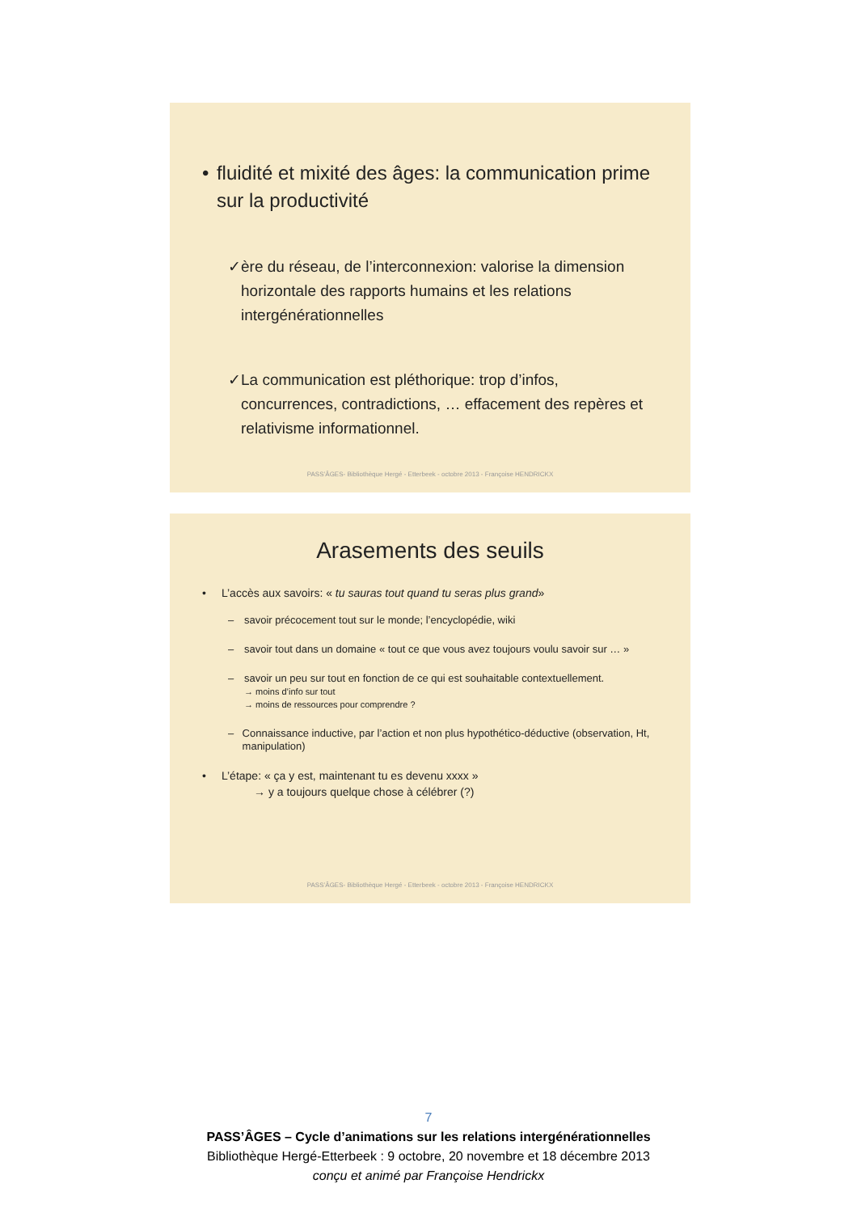• fluidité et mixité des âges: la communication prime sur la productivité
✓ ère du réseau, de l’interconnexion: valorise la dimension horizontale des rapports humains et les relations intergénérationnelles
✓ La communication est pléthorique: trop d’infos, concurrences, contradictions, … effacement des repères et relativisme informationnel.
PASS’ÂGES- Bibliothèque Hergé - Etterbeek - octobre 2013 - Françoise HENDRICKX
Arasements des seuils
• L’accès aux savoirs: « tu sauras tout quand tu seras plus grand»
– savoir précocement tout sur le monde; l’encyclopédie, wiki
– savoir tout dans un domaine « tout ce que vous avez toujours voulu savoir sur … »
– savoir un peu sur tout en fonction de ce qui est souhaitable contextuellement.
→ moins d’info sur tout
→ moins de ressources pour comprendre ?
– Connaissance inductive, par l’action et non plus hypothético-déductive (observation, Ht, manipulation)
• L’étape: « ça y est, maintenant tu es devenu xxxx »
→ y a toujours quelque chose à célébrer (?)
PASS’ÂGES- Bibliothèque Hergé - Etterbeek - octobre 2013 - Françoise HENDRICKX
7
PASS’ÂGES – Cycle d’animations sur les relations intergénérationnelles
Bibliothèque Hergé-Etterbeek : 9 octobre, 20 novembre et 18 décembre 2013
conçu et animé par Françoise Hendrickx